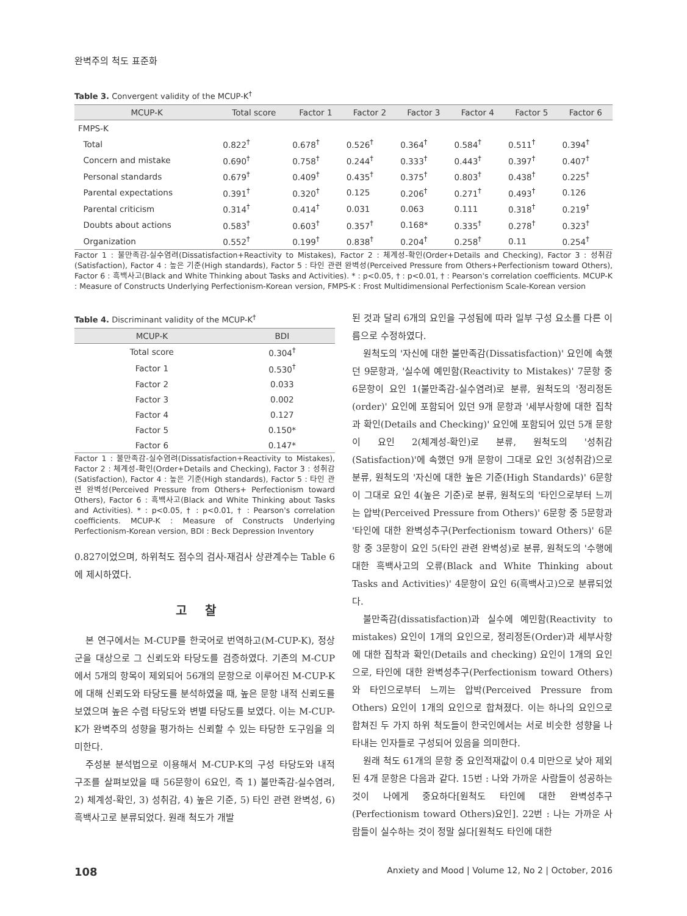완벽주의 척도 표준화
Table 3. Convergent validity of the MCUP-K<sup>†</sup>
| MCUP-K | Total score | Factor 1 | Factor 2 | Factor 3 | Factor 4 | Factor 5 | Factor 6 |
| --- | --- | --- | --- | --- | --- | --- | --- |
| FMPS-K | | | | | | | |
| Total | 0.822<sup>†</sup> | 0.678<sup>†</sup> | 0.526<sup>†</sup> | 0.364<sup>†</sup> | 0.584<sup>†</sup> | 0.511<sup>†</sup> | 0.394<sup>†</sup> |
| Concern and mistake | 0.690<sup>†</sup> | 0.758<sup>†</sup> | 0.244<sup>†</sup> | 0.333<sup>†</sup> | 0.443<sup>†</sup> | 0.397<sup>†</sup> | 0.407<sup>†</sup> |
| Personal standards | 0.679<sup>†</sup> | 0.409<sup>†</sup> | 0.435<sup>†</sup> | 0.375<sup>†</sup> | 0.803<sup>†</sup> | 0.438<sup>†</sup> | 0.225<sup>†</sup> |
| Parental expectations | 0.391<sup>†</sup> | 0.320<sup>†</sup> | 0.125 | 0.206<sup>†</sup> | 0.271<sup>†</sup> | 0.493<sup>†</sup> | 0.126 |
| Parental criticism | 0.314<sup>†</sup> | 0.414<sup>†</sup> | 0.031 | 0.063 | 0.111 | 0.318<sup>†</sup> | 0.219<sup>†</sup> |
| Doubts about actions | 0.583<sup>†</sup> | 0.603<sup>†</sup> | 0.357<sup>†</sup> | 0.168* | 0.335<sup>†</sup> | 0.278<sup>†</sup> | 0.323<sup>†</sup> |
| Organization | 0.552<sup>†</sup> | 0.199<sup>†</sup> | 0.838<sup>†</sup> | 0.204<sup>†</sup> | 0.258<sup>†</sup> | 0.11 | 0.254<sup>†</sup> |
Factor 1 : 불만족감-실수염려(Dissatisfaction+Reactivity to Mistakes), Factor 2 : 체계성-확인(Order+Details and Checking), Factor 3 : 성취감(Satisfaction), Factor 4 : 높은 기준(High standards), Factor 5 : 타인 관련 완벽성(Perceived Pressure from Others+Perfectionism toward Others), Factor 6 : 흑백사고(Black and White Thinking about Tasks and Activities). * : p<0.05, † : p<0.01, † : Pearson's correlation coefficients. MCUP-K : Measure of Constructs Underlying Perfectionism-Korean version, FMPS-K : Frost Multidimensional Perfectionism Scale-Korean version
Table 4. Discriminant validity of the MCUP-K<sup>†</sup>
| MCUP-K | BDI |
| --- | --- |
| Total score | 0.304<sup>†</sup> |
| Factor 1 | 0.530<sup>†</sup> |
| Factor 2 | 0.033 |
| Factor 3 | 0.002 |
| Factor 4 | 0.127 |
| Factor 5 | 0.150* |
| Factor 6 | 0.147* |
Factor 1 : 불만족감-실수염려(Dissatisfaction+Reactivity to Mistakes), Factor 2 : 체계성-확인(Order+Details and Checking), Factor 3 : 성취감(Satisfaction), Factor 4 : 높은 기준(High standards), Factor 5 : 타인 관련 완벽성(Perceived Pressure from Others+ Perfectionism toward Others), Factor 6 : 흑백사고(Black and White Thinking about Tasks and Activities). * : p<0.05, † : p<0.01, † : Pearson's correlation coefficients. MCUP-K : Measure of Constructs Underlying Perfectionism-Korean version, BDI : Beck Depression Inventory
0.827이었으며, 하위척도 점수의 검사-재검사 상관계수는 Table 6에 제시하였다.
고찰
본 연구에서는 M-CUP를 한국어로 번역하고(M-CUP-K), 정상군을 대상으로 그 신뢰도와 타당도를 검증하였다. 기존의 M-CUP에서 5개의 항목이 제외되어 56개의 문항으로 이루어진 M-CUP-K에 대해 신뢰도와 타당도를 분석하였을 때, 높은 문항 내적 신뢰도를 보였으며 높은 수렴 타당도와 변별 타당도를 보였다. 이는 M-CUP-K가 완벽주의 성향을 평가하는 신뢰할 수 있는 타당한 도구임을 의미한다.
주성분 분석법으로 이용해서 M-CUP-K의 구성 타당도와 내적 구조를 살펴보았을 때 56문항이 6요인, 즉 1) 불만족감-실수염려, 2) 체계성-확인, 3) 성취감, 4) 높은 기준, 5) 타인 관련 완벽성, 6) 흑백사고로 분류되었다. 원래 척도가 개발
된 것과 달리 6개의 요인을 구성됨에 따라 일부 구성 요소를 다른 이름으로 수정하였다.
원척도의 '자신에 대한 불만족감(Dissatisfaction)' 요인에 속했던 9문항과, '실수에 예민함(Reactivity to Mistakes)' 7문항 중 6문항이 요인 1(불만족감-실수염려)로 분류, 원척도의 '정리정돈(order)' 요인에 포함되어 있던 9개 문항과 '세부사항에 대한 집착과 확인(Details and Checking)' 요인에 포함되어 있던 5개 문항이 요인 2(체계성-확인)로 분류, 원척도의 '성취감(Satisfaction)'에 속했던 9개 문항이 그대로 요인 3(성취감)으로 분류, 원척도의 '자신에 대한 높은 기준(High Standards)' 6문항이 그대로 요인 4(높은 기준)로 분류, 원척도의 '타인으로부터 느끼는 압박(Perceived Pressure from Others)' 6문항 중 5문항과 '타인에 대한 완벽성추구(Perfectionism toward Others)' 6문항 중 3문항이 요인 5(타인 관련 완벽성)로 분류, 원척도의 '수행에 대한 흑백사고의 오류(Black and White Thinking about Tasks and Activities)' 4문항이 요인 6(흑백사고)으로 분류되었다.
불만족감(dissatisfaction)과 실수에 예민함(Reactivity to mistakes) 요인이 1개의 요인으로, 정리정돈(Order)과 세부사항에 대한 집착과 확인(Details and checking) 요인이 1개의 요인으로, 타인에 대한 완벽성추구(Perfectionism toward Others)와 타인으로부터 느끼는 압박(Perceived Pressure from Others) 요인이 1개의 요인으로 합쳐졌다. 이는 하나의 요인으로 합쳐진 두 가지 하위 척도들이 한국인에서는 서로 비슷한 성향을 나타내는 인자들로 구성되어 있음을 의미한다.
원래 척도 61개의 문항 중 요인적재값이 0.4 미만으로 낮아 제외된 4개 문항은 다음과 같다. 15번 : 나와 가까운 사람들이 성공하는 것이 나에게 중요하다[원척도 타인에 대한 완벽성추구(Perfectionism toward Others)요인]. 22번 : 나는 가까운 사람들이 실수하는 것이 정말 싫다[원척도 타인에 대한
108 Anxiety and Mood | Volume 12, No 2 | October, 2016